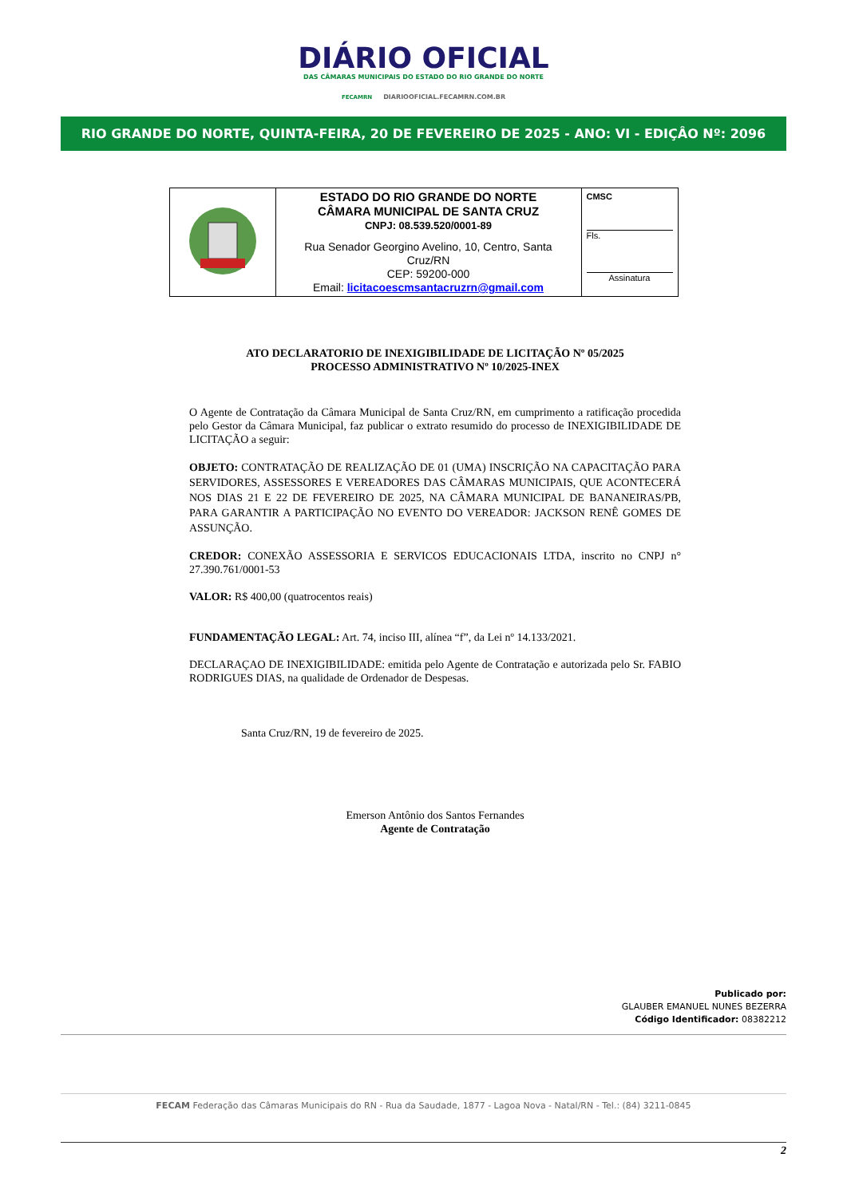DIÁRIO OFICIAL
DAS CÂMARAS MUNICIPAIS DO ESTADO DO RIO GRANDE DO NORTE
FECAMRN DIARIOOFICIAL.FECAMRN.COM.BR
RIO GRANDE DO NORTE, QUINTA-FEIRA, 20 DE FEVEREIRO DE 2025 - ANO: VI - EDIÇÂO Nº: 2096
| | ESTADO DO RIO GRANDE DO NORTE CÂMARA MUNICIPAL DE SANTA CRUZ CNPJ: 08.539.520/0001-89 Rua Senador Georgino Avelino, 10, Centro, Santa Cruz/RN CEP: 59200-000 Email: licitacoescmsantacruzrn@gmail.com | CMSC Fls. Assinatura |
ATO DECLARATORIO DE INEXIGIBILIDADE DE LICITAÇÃO Nº 05/2025
PROCESSO ADMINISTRATIVO Nº 10/2025-INEX
O Agente de Contratação da Câmara Municipal de Santa Cruz/RN, em cumprimento a ratificação procedida pelo Gestor da Câmara Municipal, faz publicar o extrato resumido do processo de INEXIGIBILIDADE DE LICITAÇÃO a seguir:
OBJETO: CONTRATAÇÃO DE REALIZAÇÃO DE 01 (UMA) INSCRIÇÃO NA CAPACITAÇÃO PARA SERVIDORES, ASSESSORES E VEREADORES DAS CÂMARAS MUNICIPAIS, QUE ACONTECERÁ NOS DIAS 21 E 22 DE FEVEREIRO DE 2025, NA CÂMARA MUNICIPAL DE BANANEIRAS/PB, PARA GARANTIR A PARTICIPAÇÃO NO EVENTO DO VEREADOR: JACKSON RENÊ GOMES DE ASSUNÇÃO.
CREDOR: CONEXÃO ASSESSORIA E SERVICOS EDUCACIONAIS LTDA, inscrito no CNPJ n° 27.390.761/0001-53
VALOR: R$ 400,00 (quatrocentos reais)
FUNDAMENTAÇÃO LEGAL: Art. 74, inciso III, alínea “f”, da Lei nº 14.133/2021.
DECLARAÇAO DE INEXIGIBILIDADE: emitida pelo Agente de Contratação e autorizada pelo Sr. FABIO RODRIGUES DIAS, na qualidade de Ordenador de Despesas.
Santa Cruz/RN, 19 de fevereiro de 2025.
Emerson Antônio dos Santos Fernandes
Agente de Contratação
Publicado por:
GLAUBER EMANUEL NUNES BEZERRA
Código Identificador: 08382212
FECAM Federação das Câmaras Municipais do RN - Rua da Saudade, 1877 - Lagoa Nova - Natal/RN - Tel.: (84) 3211-0845
2